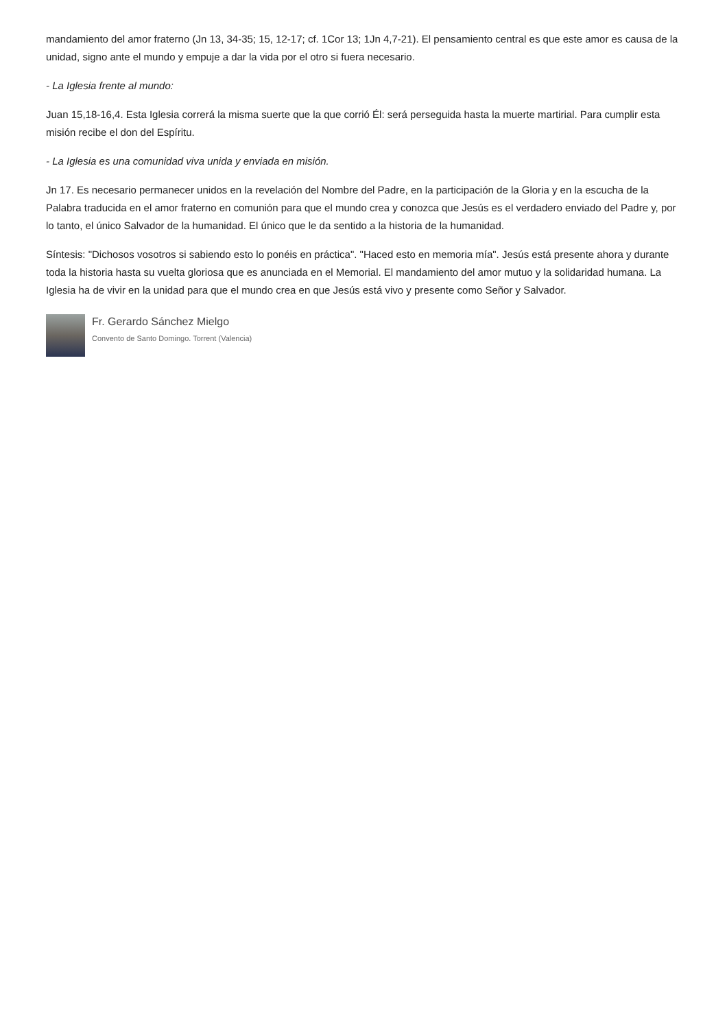mandamiento del amor fraterno (Jn 13, 34-35; 15, 12-17; cf. 1Cor 13; 1Jn 4,7-21). El pensamiento central es que este amor es causa de la unidad, signo ante el mundo y empuje a dar la vida por el otro si fuera necesario.
- La Iglesia frente al mundo:
Juan 15,18-16,4. Esta Iglesia correrá la misma suerte que la que corrió Él: será perseguida hasta la muerte martirial. Para cumplir esta misión recibe el don del Espíritu.
- La Iglesia es una comunidad viva unida y enviada en misión.
Jn 17. Es necesario permanecer unidos en la revelación del Nombre del Padre, en la participación de la Gloria y en la escucha de la Palabra traducida en el amor fraterno en comunión para que el mundo crea y conozca que Jesús es el verdadero enviado del Padre y, por lo tanto, el único Salvador de la humanidad. El único que le da sentido a la historia de la humanidad.
Síntesis: "Dichosos vosotros si sabiendo esto lo ponéis en práctica". "Haced esto en memoria mía". Jesús está presente ahora y durante toda la historia hasta su vuelta gloriosa que es anunciada en el Memorial. El mandamiento del amor mutuo y la solidaridad humana. La Iglesia ha de vivir en la unidad para que el mundo crea en que Jesús está vivo y presente como Señor y Salvador.
Fr. Gerardo Sánchez Mielgo
Convento de Santo Domingo. Torrent (Valencia)